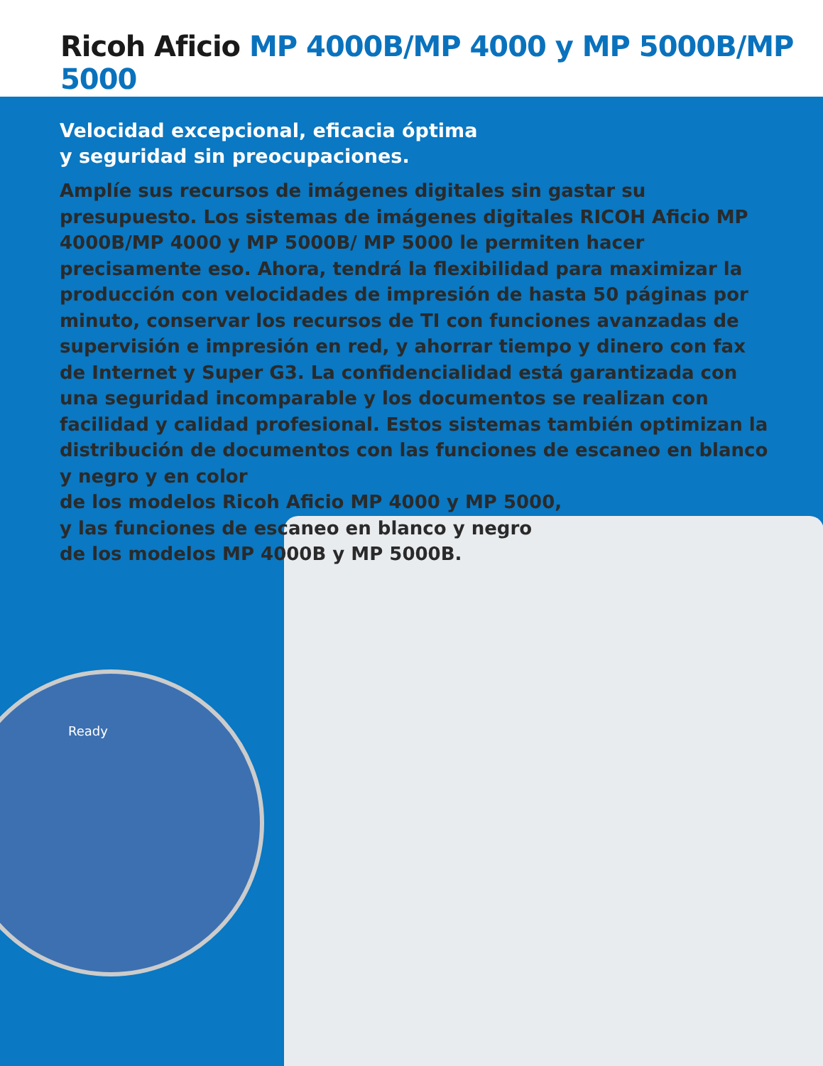Ricoh Aficio MP 4000B/MP 4000 y MP 5000B/MP 5000
Velocidad excepcional, eficacia óptima
y seguridad sin preocupaciones.
Amplíe sus recursos de imágenes digitales sin gastar su presupuesto. Los sistemas de imágenes digitales RICOH Aficio MP 4000B/MP 4000 y MP 5000B/ MP 5000 le permiten hacer precisamente eso. Ahora, tendrá la flexibilidad para maximizar la producción con velocidades de impresión de hasta 50 páginas por minuto, conservar los recursos de TI con funciones avanzadas de supervisión e impresión en red, y ahorrar tiempo y dinero con fax de Internet y Super G3. La confidencialidad está garantizada con una seguridad incomparable y los documentos se realizan con facilidad y calidad profesional. Estos sistemas también optimizan la distribución de documentos con las funciones de escaneo en blanco y negro y en color
de los modelos Ricoh Aficio MP 4000 y MP 5000,
y las funciones de escaneo en blanco y negro
de los modelos MP 4000B y MP 5000B.
Ready